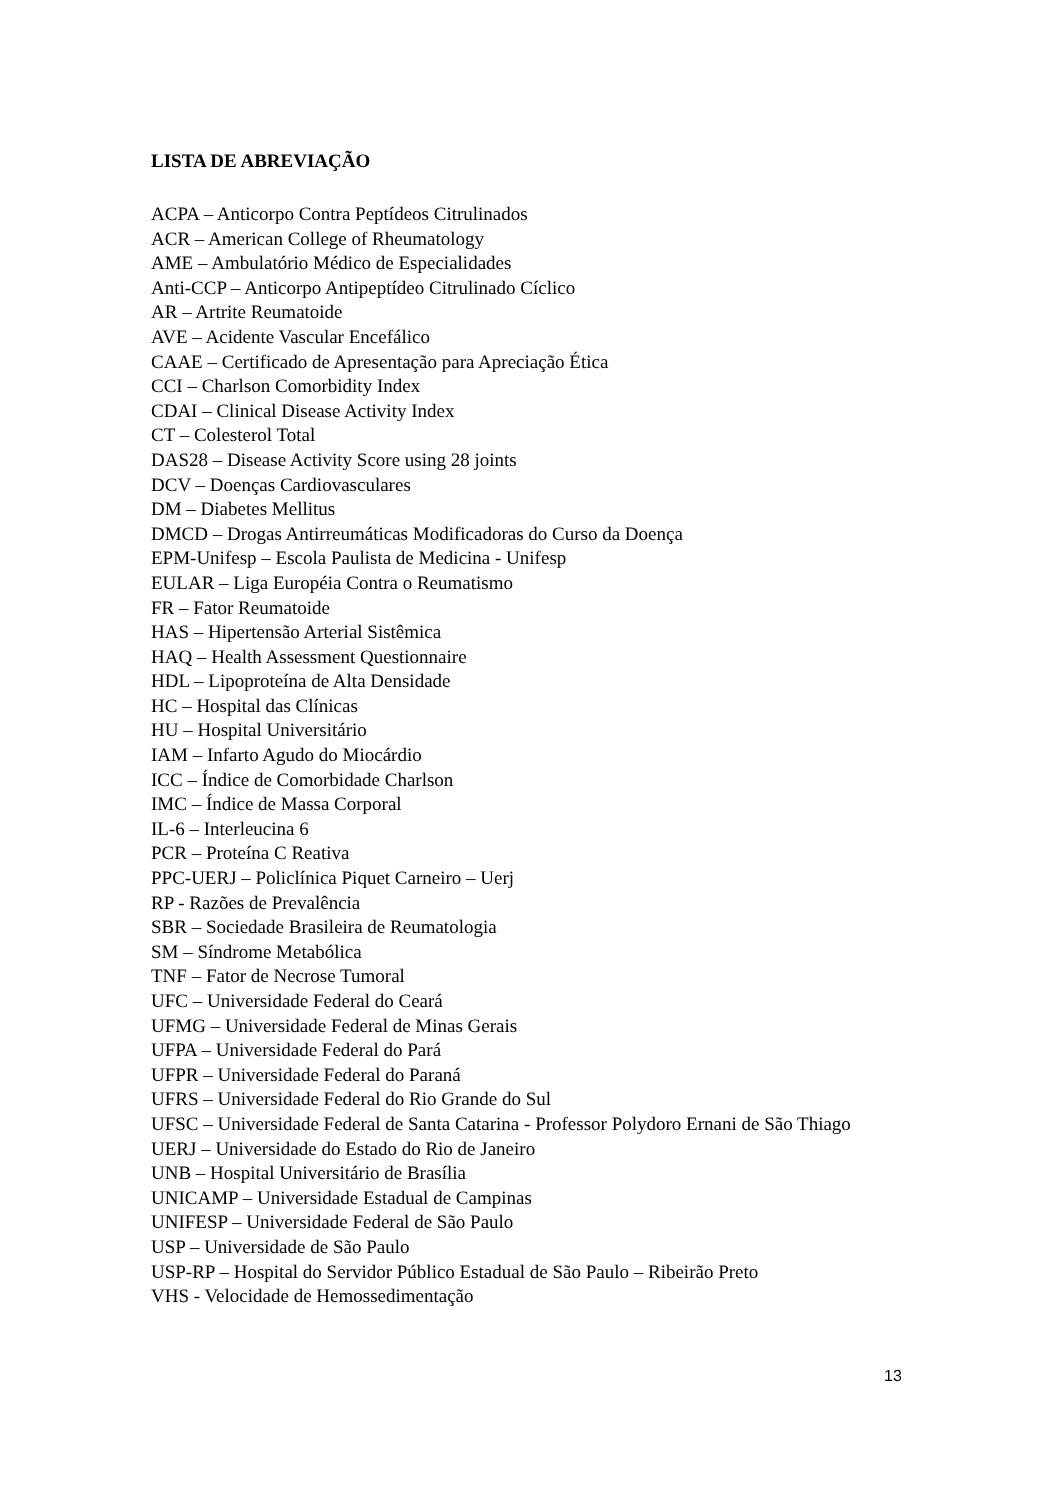LISTA DE ABREVIAÇÃO
ACPA – Anticorpo Contra Peptídeos Citrulinados
ACR – American College of Rheumatology
AME – Ambulatório Médico de Especialidades
Anti-CCP – Anticorpo Antipeptídeo Citrulinado Cíclico
AR – Artrite Reumatoide
AVE – Acidente Vascular Encefálico
CAAE – Certificado de Apresentação para Apreciação Ética
CCI – Charlson Comorbidity Index
CDAI – Clinical Disease Activity Index
CT – Colesterol Total
DAS28 – Disease Activity Score using 28 joints
DCV – Doenças Cardiovasculares
DM – Diabetes Mellitus
DMCD – Drogas Antirreumáticas Modificadoras do Curso da Doença
EPM-Unifesp – Escola Paulista de Medicina - Unifesp
EULAR – Liga Européia Contra o Reumatismo
FR – Fator Reumatoide
HAS – Hipertensão Arterial Sistêmica
HAQ – Health Assessment Questionnaire
HDL – Lipoproteína de Alta Densidade
HC – Hospital das Clínicas
HU – Hospital Universitário
IAM – Infarto Agudo do Miocárdio
ICC – Índice de Comorbidade Charlson
IMC – Índice de Massa Corporal
IL-6 – Interleucina 6
PCR – Proteína C Reativa
PPC-UERJ – Policlínica Piquet Carneiro – Uerj
RP - Razões de Prevalência
SBR – Sociedade Brasileira de Reumatologia
SM – Síndrome Metabólica
TNF – Fator de Necrose Tumoral
UFC – Universidade Federal do Ceará
UFMG – Universidade Federal de Minas Gerais
UFPA – Universidade Federal do Pará
UFPR – Universidade Federal do Paraná
UFRS – Universidade Federal do Rio Grande do Sul
UFSC – Universidade Federal de Santa Catarina - Professor Polydoro Ernani de São Thiago
UERJ – Universidade do Estado do Rio de Janeiro
UNB – Hospital Universitário de Brasília
UNICAMP – Universidade Estadual de Campinas
UNIFESP – Universidade Federal de São Paulo
USP – Universidade de São Paulo
USP-RP – Hospital do Servidor Público Estadual de São Paulo – Ribeirão Preto
VHS - Velocidade de Hemossedimentação
13